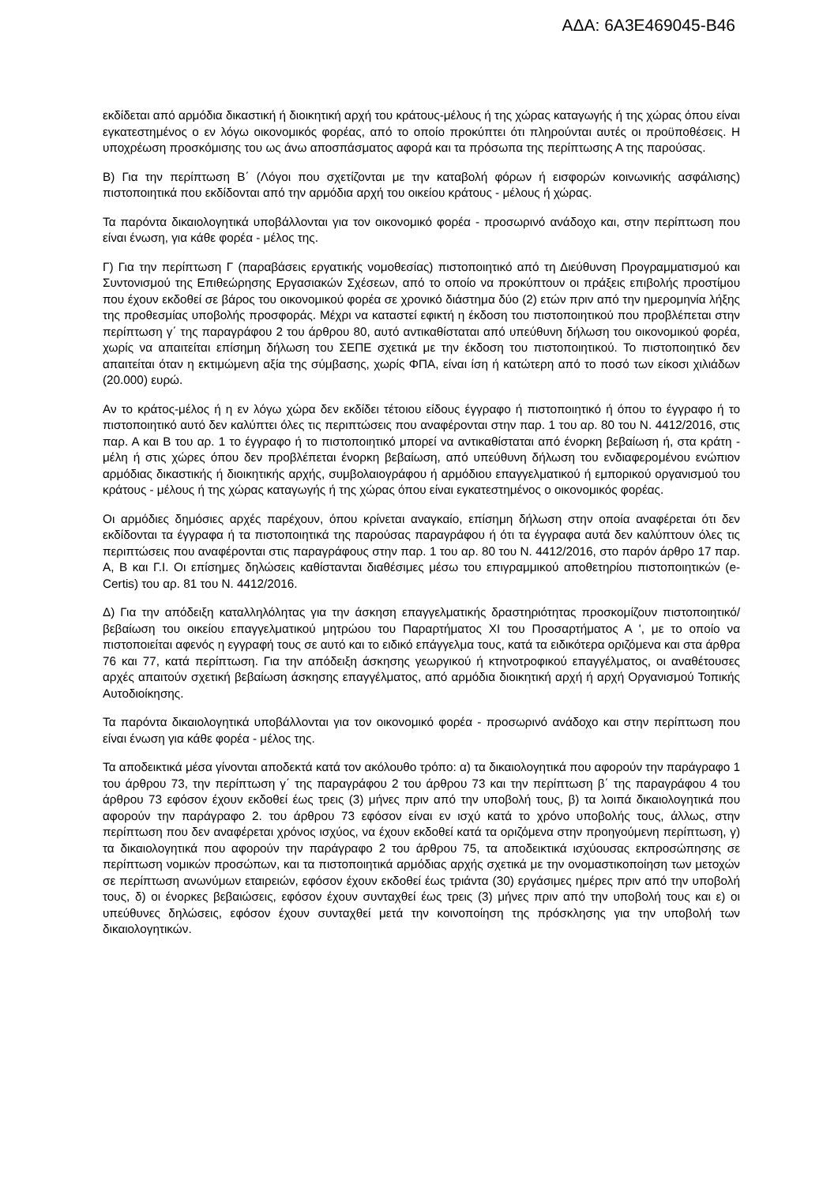ΑΔΑ: 6Α3Ε469045-Β46
εκδίδεται από αρμόδια δικαστική ή διοικητική αρχή του κράτους-μέλους ή της χώρας καταγωγής ή της χώρας όπου είναι εγκατεστημένος ο εν λόγω οικονομικός φορέας, από το οποίο προκύπτει ότι πληρούνται αυτές οι προϋποθέσεις. Η υποχρέωση προσκόμισης του ως άνω αποσπάσματος αφορά και τα πρόσωπα της περίπτωσης Α της παρούσας.
Β) Για την περίπτωση Β΄ (Λόγοι που σχετίζονται με την καταβολή φόρων ή εισφορών κοινωνικής ασφάλισης) πιστοποιητικά που εκδίδονται από την αρμόδια αρχή του οικείου κράτους - μέλους ή χώρας.
Τα παρόντα δικαιολογητικά υποβάλλονται για τον οικονομικό φορέα - προσωρινό ανάδοχο και, στην περίπτωση που είναι ένωση, για κάθε φορέα - μέλος της.
Γ) Για την περίπτωση Γ (παραβάσεις εργατικής νομοθεσίας) πιστοποιητικό από τη Διεύθυνση Προγραμματισμού και Συντονισμού της Επιθεώρησης Εργασιακών Σχέσεων, από το οποίο να προκύπτουν οι πράξεις επιβολής προστίμου που έχουν εκδοθεί σε βάρος του οικονομικού φορέα σε χρονικό διάστημα δύο (2) ετών πριν από την ημερομηνία λήξης της προθεσμίας υποβολής προσφοράς. Μέχρι να καταστεί εφικτή η έκδοση του πιστοποιητικού που προβλέπεται στην περίπτωση γ΄ της παραγράφου 2 του άρθρου 80, αυτό αντικαθίσταται από υπεύθυνη δήλωση του οικονομικού φορέα, χωρίς να απαιτείται επίσημη δήλωση του ΣΕΠΕ σχετικά με την έκδοση του πιστοποιητικού. Το πιστοποιητικό δεν απαιτείται όταν η εκτιμώμενη αξία της σύμβασης, χωρίς ΦΠΑ, είναι ίση ή κατώτερη από το ποσό των είκοσι χιλιάδων (20.000) ευρώ.
Αν το κράτος-μέλος ή η εν λόγω χώρα δεν εκδίδει τέτοιου είδους έγγραφο ή πιστοποιητικό ή όπου το έγγραφο ή το πιστοποιητικό αυτό δεν καλύπτει όλες τις περιπτώσεις που αναφέρονται στην παρ. 1 του αρ. 80 του Ν. 4412/2016, στις παρ. Α και Β του αρ. 1 το έγγραφο ή το πιστοποιητικό μπορεί να αντικαθίσταται από ένορκη βεβαίωση ή, στα κράτη - μέλη ή στις χώρες όπου δεν προβλέπεται ένορκη βεβαίωση, από υπεύθυνη δήλωση του ενδιαφερομένου ενώπιον αρμόδιας δικαστικής ή διοικητικής αρχής, συμβολαιογράφου ή αρμόδιου επαγγελματικού ή εμπορικού οργανισμού του κράτους - μέλους ή της χώρας καταγωγής ή της χώρας όπου είναι εγκατεστημένος ο οικονομικός φορέας.
Οι αρμόδιες δημόσιες αρχές παρέχουν, όπου κρίνεται αναγκαίο, επίσημη δήλωση στην οποία αναφέρεται ότι δεν εκδίδονται τα έγγραφα ή τα πιστοποιητικά της παρούσας παραγράφου ή ότι τα έγγραφα αυτά δεν καλύπτουν όλες τις περιπτώσεις που αναφέρονται στις παραγράφους στην παρ. 1 του αρ. 80 του Ν. 4412/2016, στο παρόν άρθρο 17 παρ. Α, Β και Γ.Ι. Οι επίσημες δηλώσεις καθίστανται διαθέσιμες μέσω του επιγραμμικού αποθετηρίου πιστοποιητικών (e-Certis) του αρ. 81 του Ν. 4412/2016.
Δ) Για την απόδειξη καταλληλόλητας για την άσκηση επαγγελματικής δραστηριότητας προσκομίζουν πιστοποιητικό/βεβαίωση του οικείου επαγγελματικού μητρώου του Παραρτήματος ΧΙ του Προσαρτήματος Α ', με το οποίο να πιστοποιείται αφενός η εγγραφή τους σε αυτό και το ειδικό επάγγελμα τους, κατά τα ειδικότερα οριζόμενα και στα άρθρα 76 και 77, κατά περίπτωση. Για την απόδειξη άσκησης γεωργικού ή κτηνοτροφικού επαγγέλματος, οι αναθέτουσες αρχές απαιτούν σχετική βεβαίωση άσκησης επαγγέλματος, από αρμόδια διοικητική αρχή ή αρχή Οργανισμού Τοπικής Αυτοδιοίκησης.
Τα παρόντα δικαιολογητικά υποβάλλονται για τον οικονομικό φορέα - προσωρινό ανάδοχο και στην περίπτωση που είναι ένωση για κάθε φορέα - μέλος της.
Τα αποδεικτικά μέσα γίνονται αποδεκτά κατά τον ακόλουθο τρόπο: α) τα δικαιολογητικά που αφορούν την παράγραφο 1 του άρθρου 73, την περίπτωση γ΄ της παραγράφου 2 του άρθρου 73 και την περίπτωση β΄ της παραγράφου 4 του άρθρου 73 εφόσον έχουν εκδοθεί έως τρεις (3) μήνες πριν από την υποβολή τους, β) τα λοιπά δικαιολογητικά που αφορούν την παράγραφο 2. του άρθρου 73 εφόσον είναι εν ισχύ κατά το χρόνο υποβολής τους, άλλως, στην περίπτωση που δεν αναφέρεται χρόνος ισχύος, να έχουν εκδοθεί κατά τα οριζόμενα στην προηγούμενη περίπτωση, γ) τα δικαιολογητικά που αφορούν την παράγραφο 2 του άρθρου 75, τα αποδεικτικά ισχύουσας εκπροσώπησης σε περίπτωση νομικών προσώπων, και τα πιστοποιητικά αρμόδιας αρχής σχετικά με την ονομαστικοποίηση των μετοχών σε περίπτωση ανωνύμων εταιρειών, εφόσον έχουν εκδοθεί έως τριάντα (30) εργάσιμες ημέρες πριν από την υποβολή τους, δ) οι ένορκες βεβαιώσεις, εφόσον έχουν συνταχθεί έως τρεις (3) μήνες πριν από την υποβολή τους και ε) οι υπεύθυνες δηλώσεις, εφόσον έχουν συνταχθεί μετά την κοινοποίηση της πρόσκλησης για την υποβολή των δικαιολογητικών.